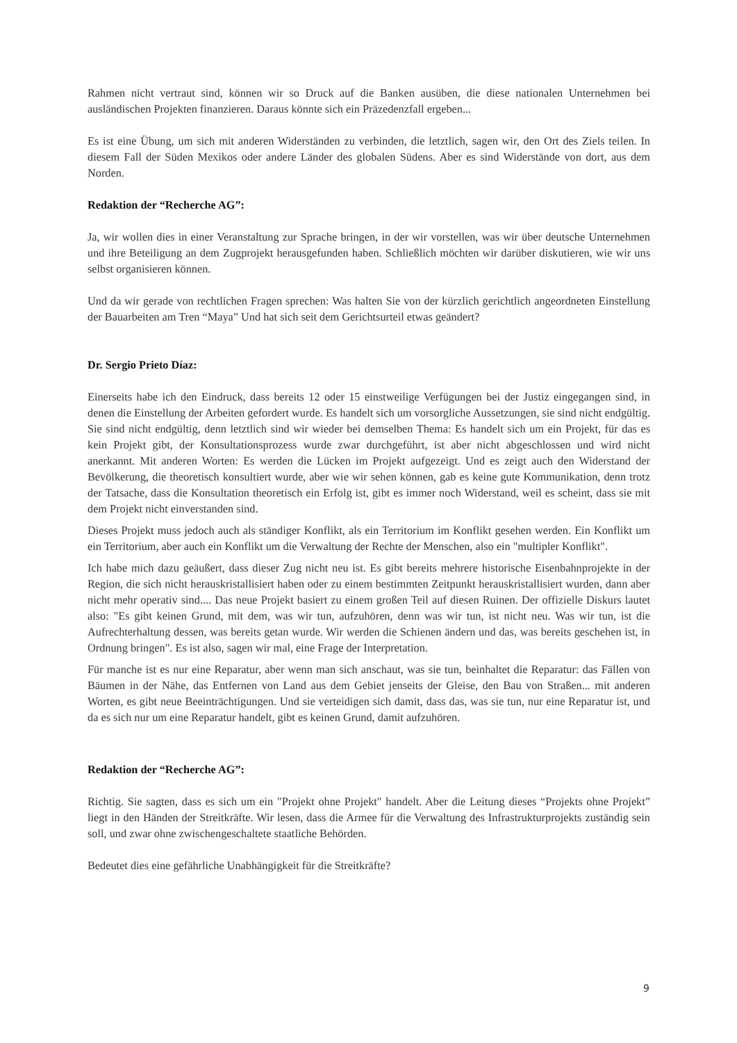Rahmen nicht vertraut sind, können wir so Druck auf die Banken ausüben, die diese nationalen Unternehmen bei ausländischen Projekten finanzieren. Daraus könnte sich ein Präzedenzfall ergeben...
Es ist eine Übung, um sich mit anderen Widerständen zu verbinden, die letztlich, sagen wir, den Ort des Ziels teilen. In diesem Fall der Süden Mexikos oder andere Länder des globalen Südens. Aber es sind Widerstände von dort, aus dem Norden.
Redaktion der “Recherche AG”:
Ja, wir wollen dies in einer Veranstaltung zur Sprache bringen, in der wir vorstellen, was wir über deutsche Unternehmen und ihre Beteiligung an dem Zugprojekt herausgefunden haben. Schließlich möchten wir darüber diskutieren, wie wir uns selbst organisieren können.
Und da wir gerade von rechtlichen Fragen sprechen: Was halten Sie von der kürzlich gerichtlich angeordneten Einstellung der Bauarbeiten am Tren “Maya” Und hat sich seit dem Gerichtsurteil etwas geändert?
Dr. Sergio Prieto Díaz:
Einerseits habe ich den Eindruck, dass bereits 12 oder 15 einstweilige Verfügungen bei der Justiz eingegangen sind, in denen die Einstellung der Arbeiten gefordert wurde. Es handelt sich um vorsorgliche Aussetzungen, sie sind nicht endgültig. Sie sind nicht endgültig, denn letztlich sind wir wieder bei demselben Thema: Es handelt sich um ein Projekt, für das es kein Projekt gibt, der Konsultationsprozess wurde zwar durchgeführt, ist aber nicht abgeschlossen und wird nicht anerkannt. Mit anderen Worten: Es werden die Lücken im Projekt aufgezeigt. Und es zeigt auch den Widerstand der Bevölkerung, die theoretisch konsultiert wurde, aber wie wir sehen können, gab es keine gute Kommunikation, denn trotz der Tatsache, dass die Konsultation theoretisch ein Erfolg ist, gibt es immer noch Widerstand, weil es scheint, dass sie mit dem Projekt nicht einverstanden sind.
Dieses Projekt muss jedoch auch als ständiger Konflikt, als ein Territorium im Konflikt gesehen werden. Ein Konflikt um ein Territorium, aber auch ein Konflikt um die Verwaltung der Rechte der Menschen, also ein "multipler Konflikt".
Ich habe mich dazu geäußert, dass dieser Zug nicht neu ist. Es gibt bereits mehrere historische Eisenbahnprojekte in der Region, die sich nicht herauskristallisiert haben oder zu einem bestimmten Zeitpunkt herauskristallisiert wurden, dann aber nicht mehr operativ sind.... Das neue Projekt basiert zu einem großen Teil auf diesen Ruinen. Der offizielle Diskurs lautet also: "Es gibt keinen Grund, mit dem, was wir tun, aufzuhören, denn was wir tun, ist nicht neu. Was wir tun, ist die Aufrechterhaltung dessen, was bereits getan wurde. Wir werden die Schienen ändern und das, was bereits geschehen ist, in Ordnung bringen". Es ist also, sagen wir mal, eine Frage der Interpretation.
Für manche ist es nur eine Reparatur, aber wenn man sich anschaut, was sie tun, beinhaltet die Reparatur: das Fällen von Bäumen in der Nähe, das Entfernen von Land aus dem Gebiet jenseits der Gleise, den Bau von Straßen... mit anderen Worten, es gibt neue Beeinträchtigungen. Und sie verteidigen sich damit, dass das, was sie tun, nur eine Reparatur ist, und da es sich nur um eine Reparatur handelt, gibt es keinen Grund, damit aufzuhören.
Redaktion der “Recherche AG”:
Richtig. Sie sagten, dass es sich um ein "Projekt ohne Projekt" handelt. Aber die Leitung dieses “Projekts ohne Projekt” liegt in den Händen der Streitkräfte. Wir lesen, dass die Armee für die Verwaltung des Infrastrukturprojekts zuständig sein soll, und zwar ohne zwischengeschaltete staatliche Behörden.
Bedeutet dies eine gefährliche Unabhängigkeit für die Streitkräfte?
9